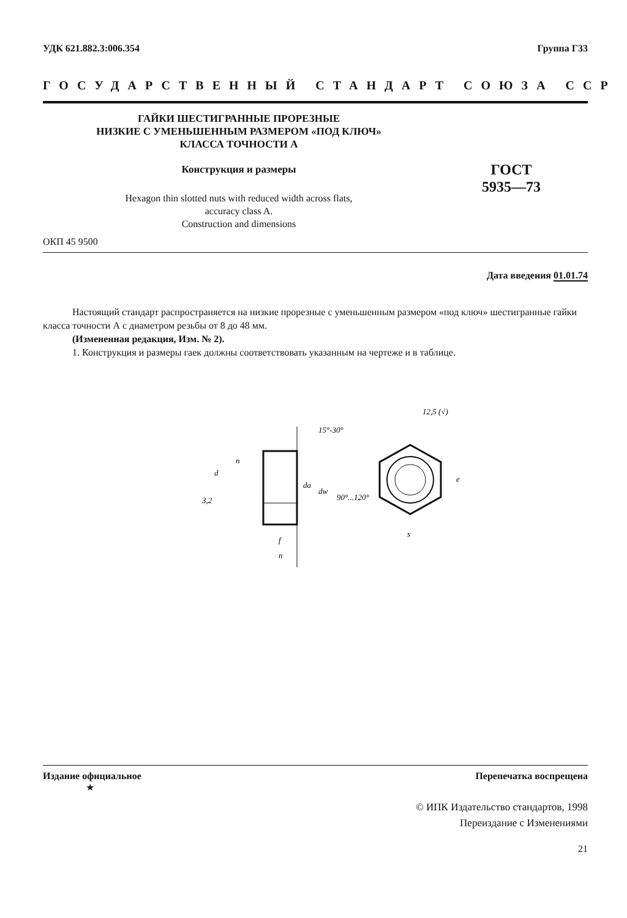УДК 621.882.3:006.354 Группа Г33
ГОСУДАРСТВЕННЫЙ СТАНДАРТ СОЮЗА ССР
ГАЙКИ ШЕСТИГРАННЫЕ ПРОРЕЗНЫЕ
НИЗКИЕ С УМЕНЬШЕННЫМ РАЗМЕРОМ «ПОД КЛЮЧ»
КЛАССА ТОЧНОСТИ А
Конструкция и размеры
Hexagon thin slotted nuts with reduced width across flats,
accuracy class A.
Construction and dimensions
ГОСТ
5935—73
ОКП 45 9500
Дата введения 01.01.74
Настоящий стандарт распространяется на низкие прорезные с уменьшенным размером «под ключ» шестигранные гайки класса точности А с диаметром резьбы от 8 до 48 мм.
(Измененная редакция, Изм. № 2).
1. Конструкция и размеры гаек должны соответствовать указанным на чертеже и в таблице.
12,5 (√)
15°-30°
d
n
3,2
da
dw
90°...120°
f
n
e
s
Издание официальное Перепечатка воспрещена
★
© ИПК Издательство стандартов, 1998
Переиздание с Изменениями
21